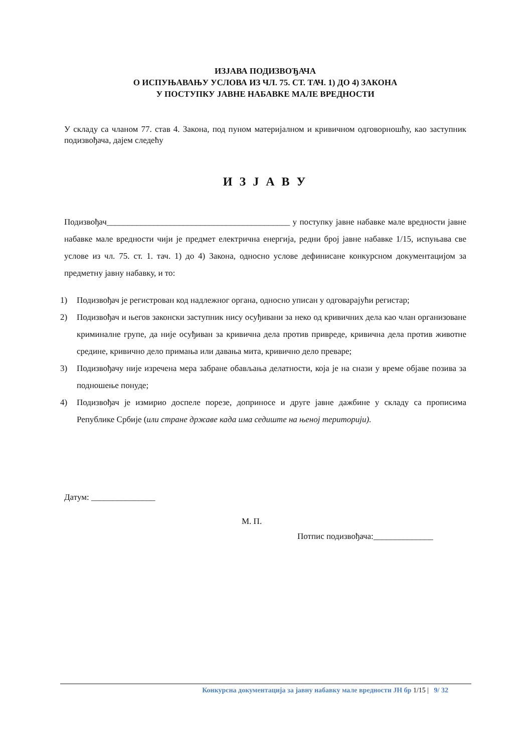ИЗЈАВА ПОДИЗВОЂАЧА
О ИСПУЊАВАЊУ УСЛОВА ИЗ ЧЛ. 75. СТ. ТАЧ. 1) ДО 4) ЗАКОНА
У ПОСТУПКУ ЈАВНЕ НАБАВКЕ МАЛЕ ВРЕДНОСТИ
У складу са чланом 77. став 4. Закона, под пуном материјалном и кривичном одговорношћу, као заступник подизвођача, дајем следећу
И З Ј А В У
Подизвођач___________________________________________ у поступку јавне набавке мале вредности јавне набавке мале вредности чији је предмет електрична енергија, редни број јавне набавке 1/15, испуњава све услове из чл. 75. ст. 1. тач. 1) до 4) Закона, односно услове дефинисане конкурсном документацијом за предметну јавну набавку, и то:
1) Подизвођач је регистрован код надлежног органа, односно уписан у одговарајући регистар;
2) Подизвођач и његов законски заступник нису осуђивани за неко од кривичних дела као члан организоване криминалне групе, да није осуђиван за кривична дела против привреде, кривична дела против животне средине, кривично дело примања или давања мита, кривично дело преваре;
3) Подизвођачу није изречена мера забране обављања делатности, која је на снази у време објаве позива за подношење понуде;
4) Подизвођач је измирио доспеле порезе, доприносе и друге јавне дажбине у складу са прописима Републике Србије (или стране државе када има седиште на њеној територији).
Датум: _______________
М. П.
Потпис подизвођача:______________
Конкурсна документација за јавну набавку мале вредности ЈН бр 1/15 | 9/ 32